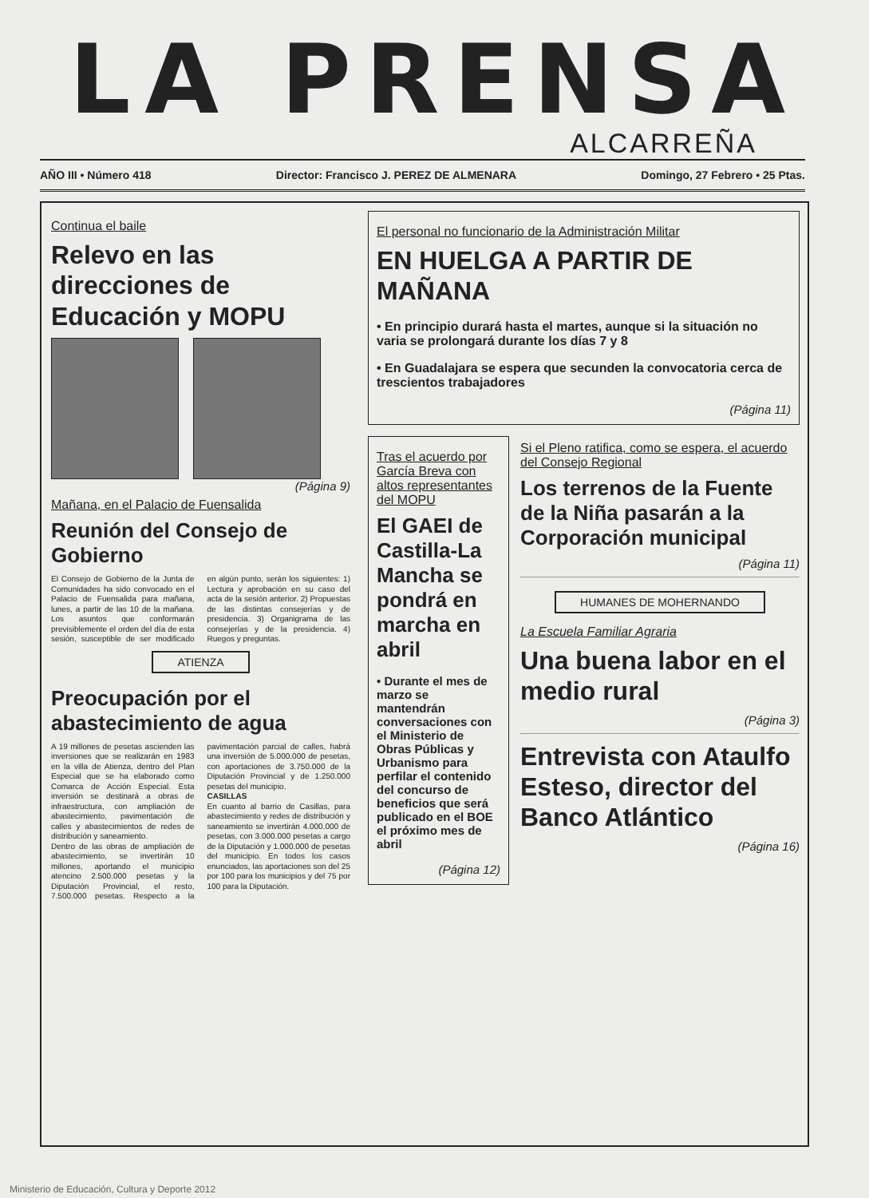LA PRENSA
ALCARREÑA
AÑO III • Número 418 Director: Francisco J. PEREZ DE ALMENARA Domingo, 27 Febrero • 25 Ptas.
Continua el baile
Relevo en las direcciones de Educación y MOPU
(Página 9)
Mañana, en el Palacio de Fuensalida
Reunión del Consejo de Gobierno
El Consejo de Gobierno de la Junta de Comunidades ha sido convocado en el Palacio de Fuensalida para mañana, lunes, a partir de las 10 de la mañana. Los asuntos que conformarán previsiblemente el orden del día de esta sesión, susceptible de ser modificado en algún punto, serán los siguientes: 1) Lectura y aprobación en su caso del acta de la sesión anterior. 2) Propuestas de las distintas consejerías y de presidencia. 3) Organigrama de las consejerías y de la presidencia. 4) Ruegos y preguntas.
ATIENZA
Preocupación por el abastecimiento de agua
A 19 millones de pesetas ascienden las inversiones que se realizarán en 1983 en la villa de Atienza, dentro del Plan Especial que se ha elaborado como Comarca de Acción Especial. Esta inversión se destinará a obras de infraestructura, con ampliación de abastecimiento, pavimentación de calles y abastecimientos de redes de distribución y saneamiento.
Dentro de las obras de ampliación de abastecimiento, se invertirán 10 millones, aportando el municipio atencino 2.500.000 pesetas y la Diputación Provincial, el resto, 7.500.000 pesetas. Respecto a la pavimentación parcial de calles, habrá una inversión de 5.000.000 de pesetas, con aportaciones de 3.750.000 de la Diputación Provincial y de 1.250.000 pesetas del municipio.
CASILLAS
En cuanto al barrio de Casillas, para abastecimiento y redes de distribución y saneamiento se invertirán 4.000.000 de pesetas, con 3.000.000 pesetas a cargo de la Diputación y 1.000.000 de pesetas del municipio. En todos los casos enunciados, las aportaciones son del 25 por 100 para los municipios y del 75 por 100 para la Diputación.
El personal no funcionario de la Administración Militar
EN HUELGA A PARTIR DE MAÑANA
• En principio durará hasta el martes, aunque si la situación no varia se prolongará durante los días 7 y 8
• En Guadalajara se espera que secunden la convocatoria cerca de trescientos trabajadores
(Página 11)
Tras el acuerdo por García Breva con altos representantes del MOPU
El GAEI de Castilla-La Mancha se pondrá en marcha en abril
• Durante el mes de marzo se mantendrán conversaciones con el Ministerio de Obras Públicas y Urbanismo para perfilar el contenido del concurso de beneficios que será publicado en el BOE el próximo mes de abril
(Página 12)
Si el Pleno ratifica, como se espera, el acuerdo del Consejo Regional
Los terrenos de la Fuente de la Niña pasarán a la Corporación municipal
(Página 11)
HUMANES DE MOHERNANDO
La Escuela Familiar Agraria
Una buena labor en el medio rural
(Página 3)
Entrevista con Ataulfo Esteso, director del Banco Atlántico
(Página 16)
Ministerio de Educación, Cultura y Deporte 2012